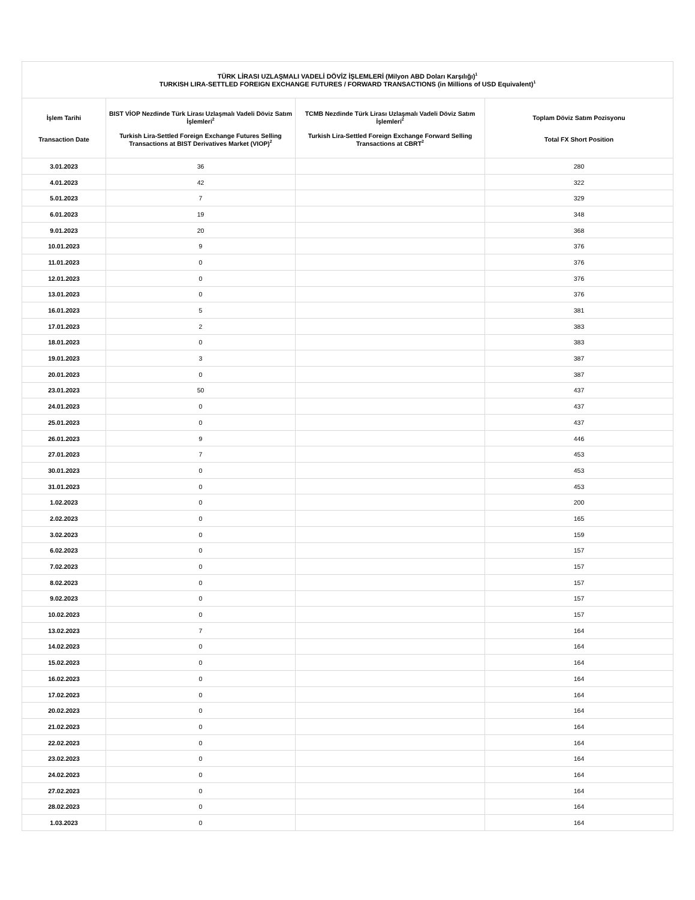| TÜRK LİRASI UZLAŞMALI VADELİ DÖVİZ İŞLEMLERİ (Milyon ABD Doları Karşılığı)<sup>1</sup> TURKISH LIRA-SETTLED FOREIGN EXCHANGE FUTURES / FORWARD TRANSACTIONS (in Millions of USD Equivalent)<sup>1</sup> | | | |
| --- | --- | --- | --- |
| İşlem Tarihi Transaction Date | BIST VİOP Nezdinde Türk Lirası Uzlaşmalı Vadeli Döviz Satım İşlemleri<sup>2</sup> Turkish Lira-Settled Foreign Exchange Futures Selling Transactions at BIST Derivatives Market (VIOP)<sup>2</sup> | TCMB Nezdinde Türk Lirası Uzlaşmalı Vadeli Döviz Satım İşlemleri<sup>2</sup> Turkish Lira-Settled Foreign Exchange Forward Selling Transactions at CBRT<sup>2</sup> | Toplam Döviz Satım Pozisyonu Total FX Short Position |
| 3.01.2023 | 36 | | 280 |
| 4.01.2023 | 42 | | 322 |
| 5.01.2023 | 7 | | 329 |
| 6.01.2023 | 19 | | 348 |
| 9.01.2023 | 20 | | 368 |
| 10.01.2023 | 9 | | 376 |
| 11.01.2023 | 0 | | 376 |
| 12.01.2023 | 0 | | 376 |
| 13.01.2023 | 0 | | 376 |
| 16.01.2023 | 5 | | 381 |
| 17.01.2023 | 2 | | 383 |
| 18.01.2023 | 0 | | 383 |
| 19.01.2023 | 3 | | 387 |
| 20.01.2023 | 0 | | 387 |
| 23.01.2023 | 50 | | 437 |
| 24.01.2023 | 0 | | 437 |
| 25.01.2023 | 0 | | 437 |
| 26.01.2023 | 9 | | 446 |
| 27.01.2023 | 7 | | 453 |
| 30.01.2023 | 0 | | 453 |
| 31.01.2023 | 0 | | 453 |
| 1.02.2023 | 0 | | 200 |
| 2.02.2023 | 0 | | 165 |
| 3.02.2023 | 0 | | 159 |
| 6.02.2023 | 0 | | 157 |
| 7.02.2023 | 0 | | 157 |
| 8.02.2023 | 0 | | 157 |
| 9.02.2023 | 0 | | 157 |
| 10.02.2023 | 0 | | 157 |
| 13.02.2023 | 7 | | 164 |
| 14.02.2023 | 0 | | 164 |
| 15.02.2023 | 0 | | 164 |
| 16.02.2023 | 0 | | 164 |
| 17.02.2023 | 0 | | 164 |
| 20.02.2023 | 0 | | 164 |
| 21.02.2023 | 0 | | 164 |
| 22.02.2023 | 0 | | 164 |
| 23.02.2023 | 0 | | 164 |
| 24.02.2023 | 0 | | 164 |
| 27.02.2023 | 0 | | 164 |
| 28.02.2023 | 0 | | 164 |
| 1.03.2023 | 0 | | 164 |